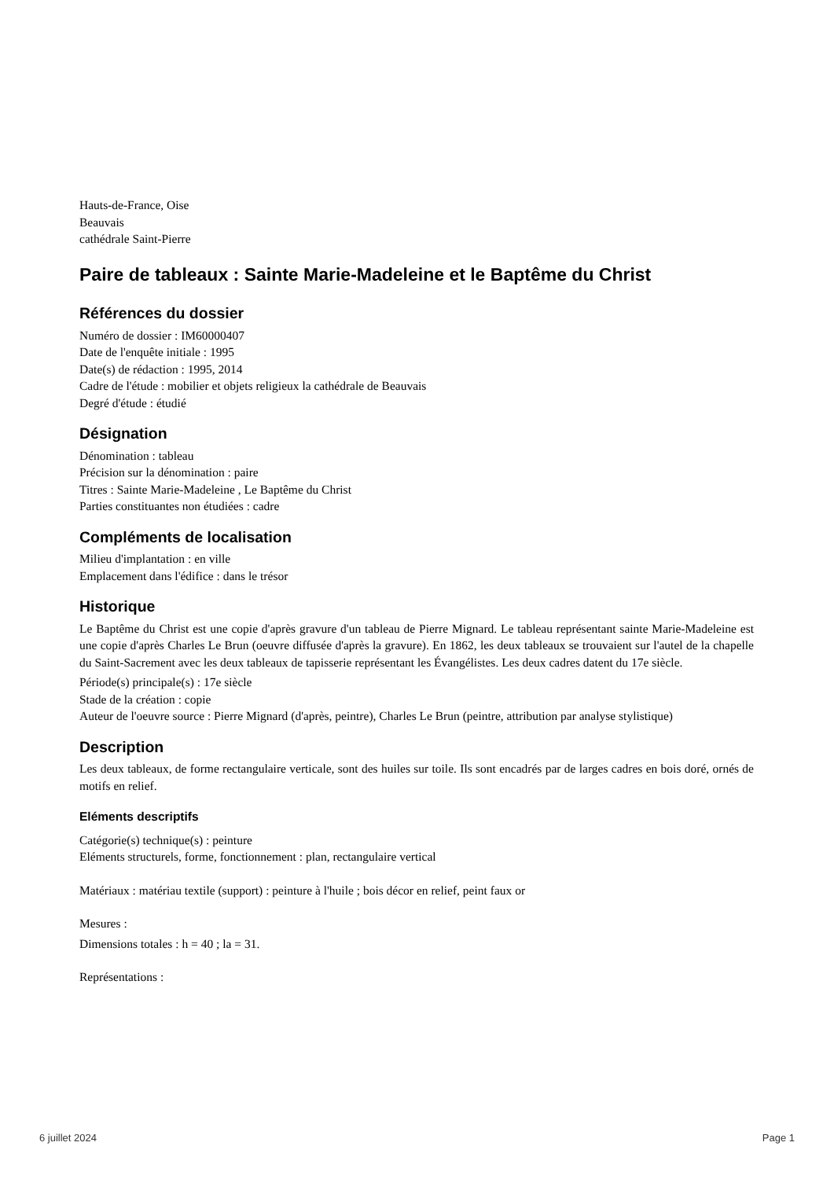Hauts-de-France, Oise
Beauvais
cathédrale Saint-Pierre
Paire de tableaux : Sainte Marie-Madeleine et le Baptême du Christ
Références du dossier
Numéro de dossier : IM60000407
Date de l'enquête initiale : 1995
Date(s) de rédaction : 1995, 2014
Cadre de l'étude : mobilier et objets religieux la cathédrale de Beauvais
Degré d'étude : étudié
Désignation
Dénomination : tableau
Précision sur la dénomination : paire
Titres : Sainte Marie-Madeleine , Le Baptême du Christ
Parties constituantes non étudiées : cadre
Compléments de localisation
Milieu d'implantation : en ville
Emplacement dans l'édifice : dans le trésor
Historique
Le Baptême du Christ est une copie d'après gravure d'un tableau de Pierre Mignard. Le tableau représentant sainte Marie-Madeleine est une copie d'après Charles Le Brun (oeuvre diffusée d'après la gravure). En 1862, les deux tableaux se trouvaient sur l'autel de la chapelle du Saint-Sacrement avec les deux tableaux de tapisserie représentant les Évangélistes. Les deux cadres datent du 17e siècle.
Période(s) principale(s) : 17e siècle
Stade de la création : copie
Auteur de l'oeuvre source : Pierre Mignard (d'après, peintre), Charles Le Brun (peintre, attribution par analyse stylistique)
Description
Les deux tableaux, de forme rectangulaire verticale, sont des huiles sur toile. Ils sont encadrés par de larges cadres en bois doré, ornés de motifs en relief.
Eléments descriptifs
Catégorie(s) technique(s) : peinture
Eléments structurels, forme, fonctionnement : plan, rectangulaire vertical
Matériaux : matériau textile (support) : peinture à l'huile ; bois décor en relief, peint faux or
Mesures :
Dimensions totales : h = 40 ; la = 31.
Représentations :
6 juillet 2024 Page 1